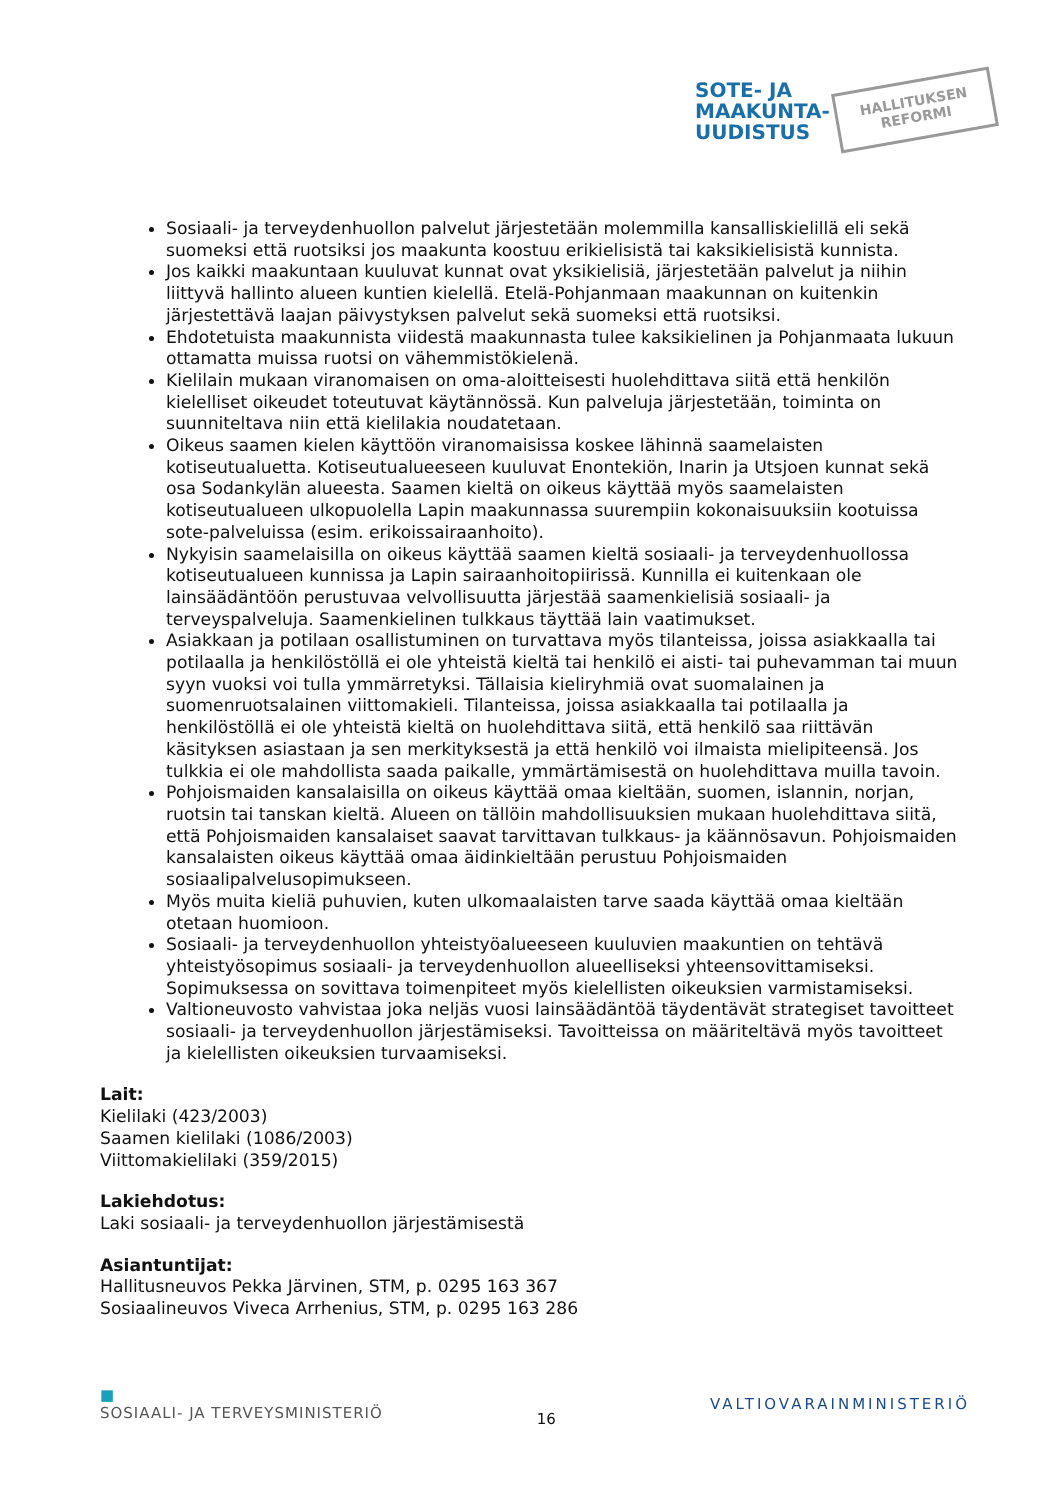SOTE- JA
MAAKUNTA-
UUDISTUS
HALLITUKSEN
REFORMI
Sosiaali- ja terveydenhuollon palvelut järjestetään molemmilla kansalliskielillä eli sekä suomeksi että ruotsiksi jos maakunta koostuu erikielisistä tai kaksikielisistä kunnista.
Jos kaikki maakuntaan kuuluvat kunnat ovat yksikielisiä, järjestetään palvelut ja niihin liittyvä hallinto alueen kuntien kielellä. Etelä-Pohjanmaan maakunnan on kuitenkin järjestettävä laajan päivystyksen palvelut sekä suomeksi että ruotsiksi.
Ehdotetuista maakunnista viidestä maakunnasta tulee kaksikielinen ja Pohjanmaata lukuun ottamatta muissa ruotsi on vähemmistökielenä.
Kielilain mukaan viranomaisen on oma-aloitteisesti huolehdittava siitä että henkilön kielelliset oikeudet toteutuvat käytännössä. Kun palveluja järjestetään, toiminta on suunniteltava niin että kielilakia noudatetaan.
Oikeus saamen kielen käyttöön viranomaisissa koskee lähinnä saamelaisten kotiseutualuetta. Kotiseutualueeseen kuuluvat Enontekiön, Inarin ja Utsjoen kunnat sekä osa Sodankylän alueesta. Saamen kieltä on oikeus käyttää myös saamelaisten kotiseutualueen ulkopuolella Lapin maakunnassa suurempiin kokonaisuuksiin kootuissa sote-palveluissa (esim. erikoissairaanhoito).
Nykyisin saamelaisilla on oikeus käyttää saamen kieltä sosiaali- ja terveydenhuollossa kotiseutualueen kunnissa ja Lapin sairaanhoitopiirissä. Kunnilla ei kuitenkaan ole lainsäädäntöön perustuvaa velvollisuutta järjestää saamenkielisiä sosiaali- ja terveyspalveluja. Saamenkielinen tulkkaus täyttää lain vaatimukset.
Asiakkaan ja potilaan osallistuminen on turvattava myös tilanteissa, joissa asiakkaalla tai potilaalla ja henkilöstöllä ei ole yhteistä kieltä tai henkilö ei aisti- tai puhevamman tai muun syyn vuoksi voi tulla ymmärretyksi. Tällaisia kieliryhmiä ovat suomalainen ja suomenruotsalainen viittomakieli. Tilanteissa, joissa asiakkaalla tai potilaalla ja henkilöstöllä ei ole yhteistä kieltä on huolehdittava siitä, että henkilö saa riittävän käsityksen asiastaan ja sen merkityksestä ja että henkilö voi ilmaista mielipiteensä. Jos tulkkia ei ole mahdollista saada paikalle, ymmärtämisestä on huolehdittava muilla tavoin.
Pohjoismaiden kansalaisilla on oikeus käyttää omaa kieltään, suomen, islannin, norjan, ruotsin tai tanskan kieltä. Alueen on tällöin mahdollisuuksien mukaan huolehdittava siitä, että Pohjoismaiden kansalaiset saavat tarvittavan tulkkaus- ja käännösavun. Pohjoismaiden kansalaisten oikeus käyttää omaa äidinkieltään perustuu Pohjoismaiden sosiaalipalvelusopimukseen.
Myös muita kieliä puhuvien, kuten ulkomaalaisten tarve saada käyttää omaa kieltään otetaan huomioon.
Sosiaali- ja terveydenhuollon yhteistyöalueeseen kuuluvien maakuntien on tehtävä yhteistyösopimus sosiaali- ja terveydenhuollon alueelliseksi yhteensovittamiseksi. Sopimuksessa on sovittava toimenpiteet myös kielellisten oikeuksien varmistamiseksi.
Valtioneuvosto vahvistaa joka neljäs vuosi lainsäädäntöä täydentävät strategiset tavoitteet sosiaali- ja terveydenhuollon järjestämiseksi. Tavoitteissa on määriteltävä myös tavoitteet ja kielellisten oikeuksien turvaamiseksi.
Lait:
Kielilaki (423/2003)
Saamen kielilaki (1086/2003)
Viittomakielilaki (359/2015)
Lakiehdotus:
Laki sosiaali- ja terveydenhuollon järjestämisestä
Asiantuntijat:
Hallitusneuvos Pekka Järvinen, STM, p. 0295 163 367
Sosiaalineuvos Viveca Arrhenius, STM, p. 0295 163 286
■
SOSIAALI- JA TERVEYSMINISTERIÖ 16 VALTIOVARAINMINISTERIÖ